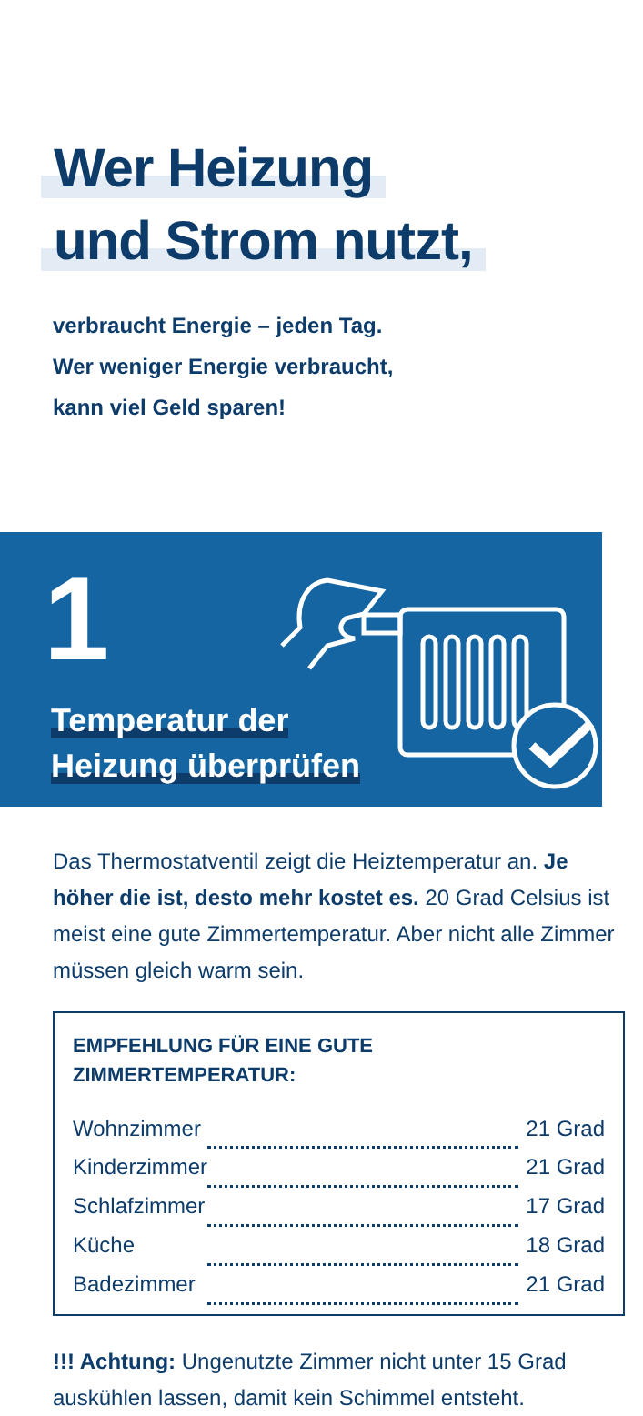Wer Heizung
und Strom nutzt,
verbraucht Energie – jeden Tag.
Wer weniger Energie verbraucht,
kann viel Geld sparen!
1
Temperatur der
Heizung überprüfen
Das Thermostatventil zeigt die Heiztemperatur an. Je höher die ist, desto mehr kostet es. 20 Grad Celsius ist meist eine gute Zimmertemperatur. Aber nicht alle Zimmer müssen gleich warm sein.
EMPFEHLUNG FÜR EINE GUTE
ZIMMERTEMPERATUR:
| Wohnzimmer | | 21 Grad |
| Kinderzimmer | | 21 Grad |
| Schlafzimmer | | 17 Grad |
| Küche | | 18 Grad |
| Badezimmer | | 21 Grad |
!!! Achtung: Ungenutzte Zimmer nicht unter 15 Grad auskühlen lassen, damit kein Schimmel entsteht.